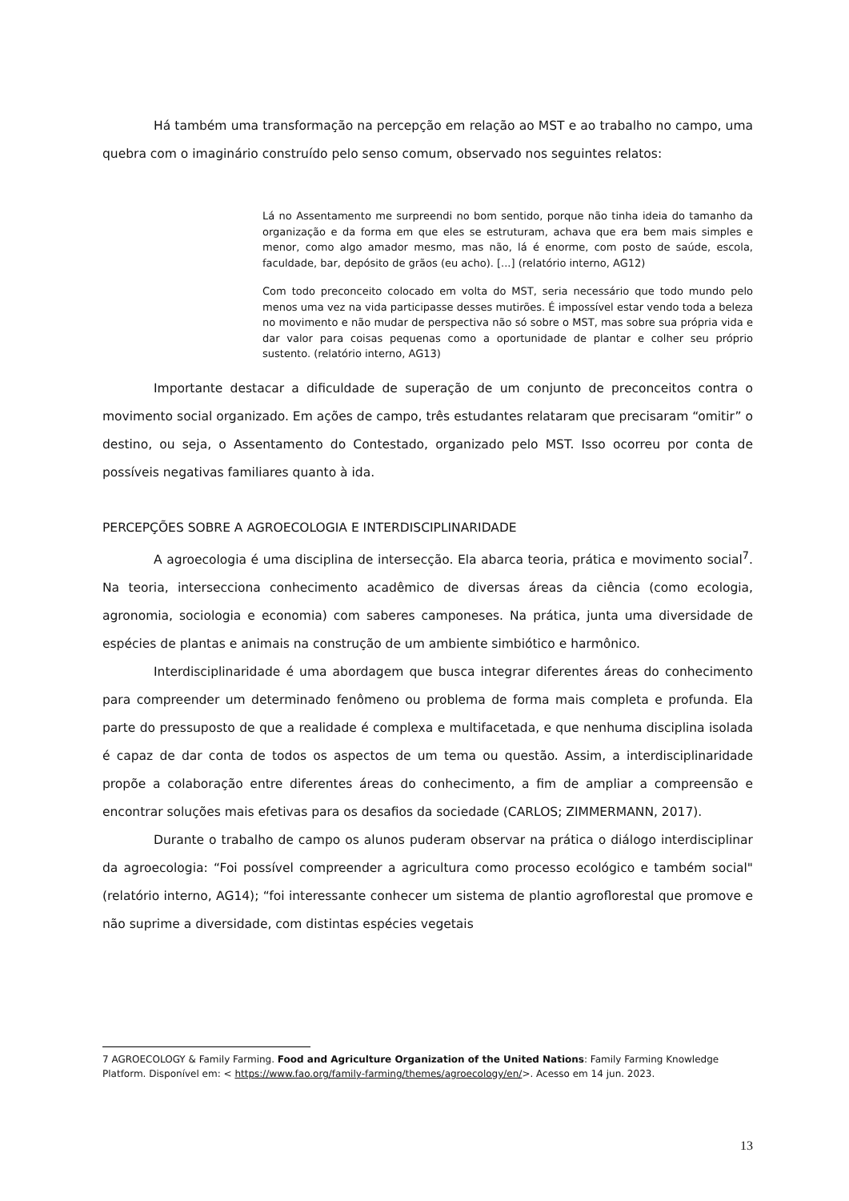Há também uma transformação na percepção em relação ao MST e ao trabalho no campo, uma quebra com o imaginário construído pelo senso comum, observado nos seguintes relatos:
Lá no Assentamento me surpreendi no bom sentido, porque não tinha ideia do tamanho da organização e da forma em que eles se estruturam, achava que era bem mais simples e menor, como algo amador mesmo, mas não, lá é enorme, com posto de saúde, escola, faculdade, bar, depósito de grãos (eu acho). [...] (relatório interno, AG12)
Com todo preconceito colocado em volta do MST, seria necessário que todo mundo pelo menos uma vez na vida participasse desses mutirões. É impossível estar vendo toda a beleza no movimento e não mudar de perspectiva não só sobre o MST, mas sobre sua própria vida e dar valor para coisas pequenas como a oportunidade de plantar e colher seu próprio sustento. (relatório interno, AG13)
Importante destacar a dificuldade de superação de um conjunto de preconceitos contra o movimento social organizado. Em ações de campo, três estudantes relataram que precisaram “omitir” o destino, ou seja, o Assentamento do Contestado, organizado pelo MST. Isso ocorreu por conta de possíveis negativas familiares quanto à ida.
PERCEPÇÕES SOBRE A AGROECOLOGIA E INTERDISCIPLINARIDADE
A agroecologia é uma disciplina de intersecção. Ela abarca teoria, prática e movimento social<sup>7</sup>. Na teoria, intersecciona conhecimento acadêmico de diversas áreas da ciência (como ecologia, agronomia, sociologia e economia) com saberes camponeses. Na prática, junta uma diversidade de espécies de plantas e animais na construção de um ambiente simbiótico e harmônico.
Interdisciplinaridade é uma abordagem que busca integrar diferentes áreas do conhecimento para compreender um determinado fenômeno ou problema de forma mais completa e profunda. Ela parte do pressuposto de que a realidade é complexa e multifacetada, e que nenhuma disciplina isolada é capaz de dar conta de todos os aspectos de um tema ou questão. Assim, a interdisciplinaridade propõe a colaboração entre diferentes áreas do conhecimento, a fim de ampliar a compreensão e encontrar soluções mais efetivas para os desafios da sociedade (CARLOS; ZIMMERMANN, 2017).
Durante o trabalho de campo os alunos puderam observar na prática o diálogo interdisciplinar da agroecologia: “Foi possível compreender a agricultura como processo ecológico e também social" (relatório interno, AG14); “foi interessante conhecer um sistema de plantio agroflorestal que promove e não suprime a diversidade, com distintas espécies vegetais
7 AGROECOLOGY & Family Farming. Food and Agriculture Organization of the United Nations: Family Farming Knowledge Platform. Disponível em: < https://www.fao.org/family-farming/themes/agroecology/en/>. Acesso em 14 jun. 2023.
13